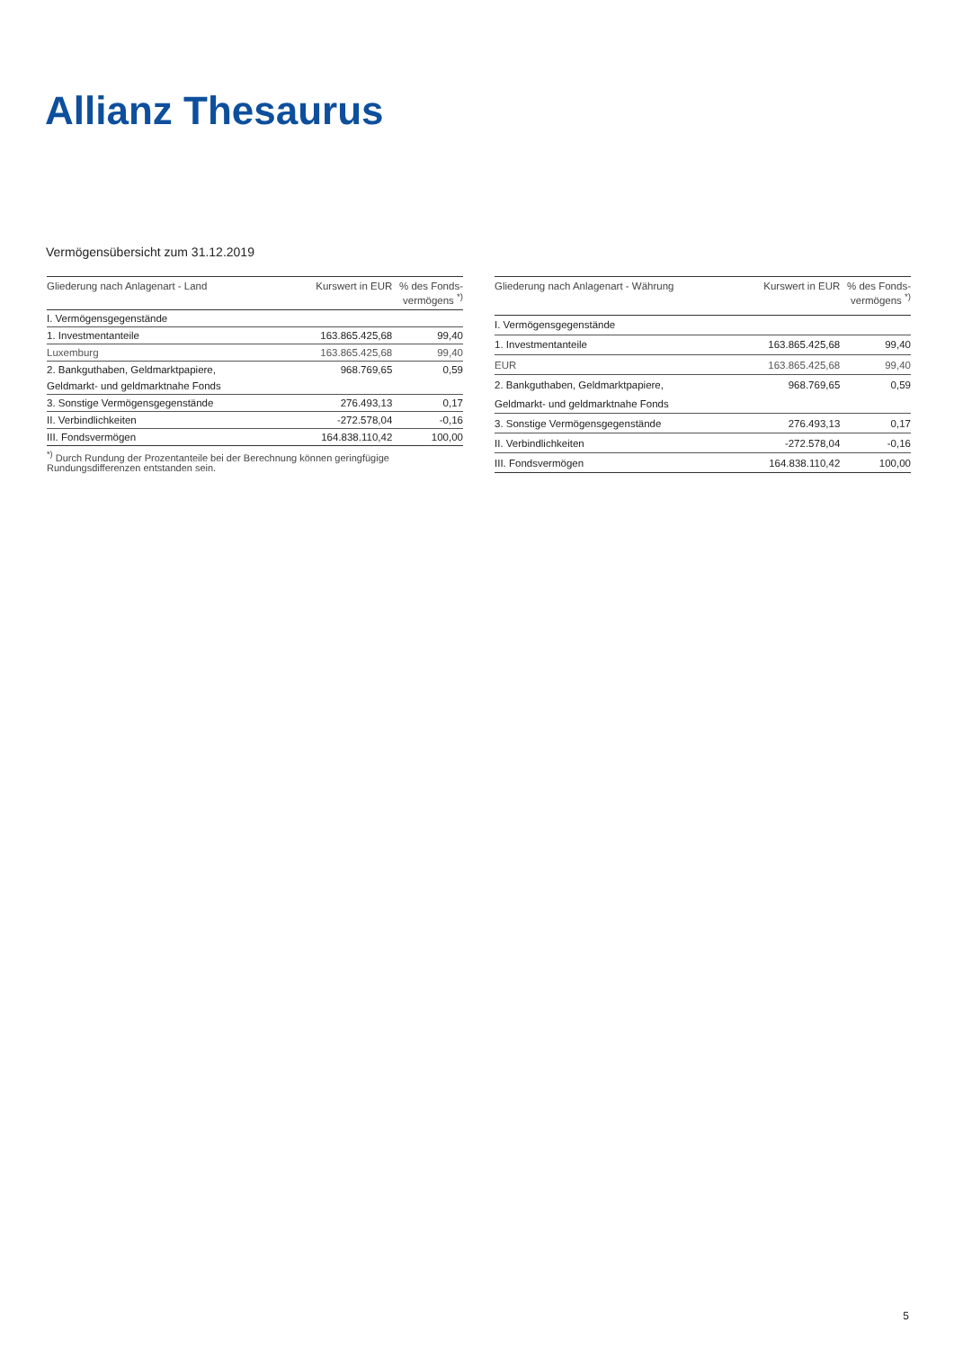Allianz Thesaurus
Vermögensübersicht zum 31.12.2019
| Gliederung nach Anlagenart - Land | Kurswert in EUR | % des Fonds- vermögens <sup>*)</sup> |
| --- | --- | --- |
| I. Vermögensgegenstände | | |
| 1. Investmentanteile | 163.865.425,68 | 99,40 |
| Luxemburg | 163.865.425,68 | 99,40 |
| 2. Bankguthaben, Geldmarktpapiere, | 968.769,65 | 0,59 |
| Geldmarkt- und geldmarktnahe Fonds | | |
| 3. Sonstige Vermögensgegenstände | 276.493,13 | 0,17 |
| II. Verbindlichkeiten | -272.578,04 | -0,16 |
| III. Fondsvermögen | 164.838.110,42 | 100,00 |
<sup>*)</sup> Durch Rundung der Prozentanteile bei der Berechnung können geringfügige Rundungsdifferenzen entstanden sein.
| Gliederung nach Anlagenart - Währung | Kurswert in EUR | % des Fonds- vermögens <sup>*)</sup> |
| --- | --- | --- |
| I. Vermögensgegenstände | | |
| 1. Investmentanteile | 163.865.425,68 | 99,40 |
| EUR | 163.865.425,68 | 99,40 |
| 2. Bankguthaben, Geldmarktpapiere, | 968.769,65 | 0,59 |
| Geldmarkt- und geldmarktnahe Fonds | | |
| 3. Sonstige Vermögensgegenstände | 276.493,13 | 0,17 |
| II. Verbindlichkeiten | -272.578,04 | -0,16 |
| III. Fondsvermögen | 164.838.110,42 | 100,00 |
5